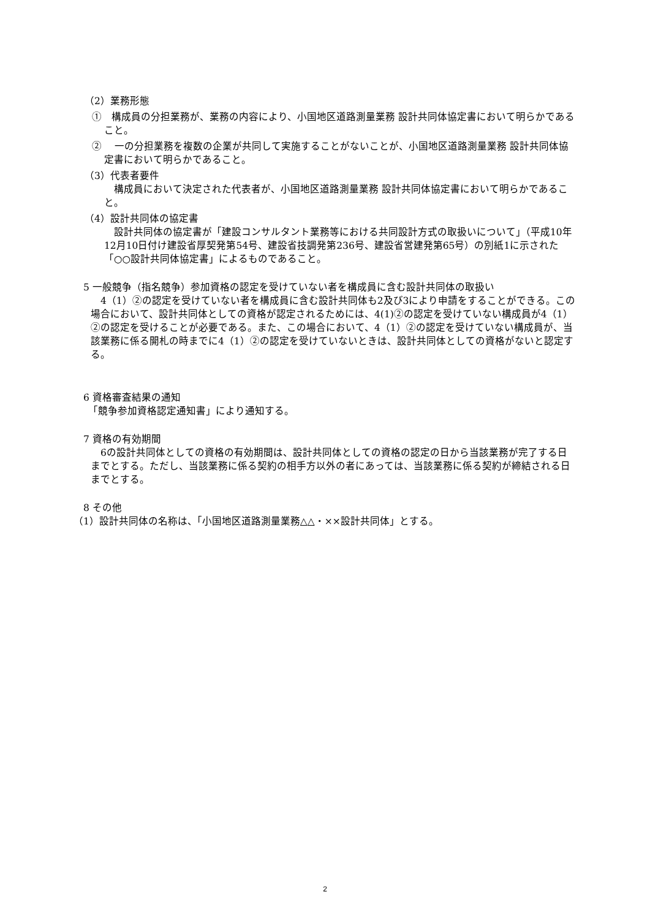（2）業務形態
①　構成員の分担業務が、業務の内容により、小国地区道路測量業務 設計共同体協定書において明らかであること。
②　 一の分担業務を複数の企業が共同して実施することがないことが、小国地区道路測量業務 設計共同体協定書において明らかであること。
（3）代表者要件
　構成員において決定された代表者が、小国地区道路測量業務 設計共同体協定書において明らかであること。
（4）設計共同体の協定書
　設計共同体の協定書が「建設コンサルタント業務等における共同設計方式の取扱いについて」（平成10年12月10日付け建設省厚契発第54号、建設省技調発第236号、建設省営建発第65号）の別紙1に示された「○○設計共同体協定書」によるものであること。
5 一般競争（指名競争）参加資格の認定を受けていない者を構成員に含む設計共同体の取扱い
　4（1）②の認定を受けていない者を構成員に含む設計共同体も2及び3により申請をすることができる。この場合において、設計共同体としての資格が認定されるためには、4(1)②の認定を受けていない構成員が4（1）②の認定を受けることが必要である。また、この場合において、4（1）②の認定を受けていない構成員が、当該業務に係る開札の時までに4（1）②の認定を受けていないときは、設計共同体としての資格がないと認定する。
6 資格審査結果の通知
　「競争参加資格認定通知書」により通知する。
7 資格の有効期間
　6の設計共同体としての資格の有効期間は、設計共同体としての資格の認定の日から当該業務が完了する日までとする。ただし、当該業務に係る契約の相手方以外の者にあっては、当該業務に係る契約が締結される日までとする。
8 その他
（1）設計共同体の名称は、「小国地区道路測量業務△△・××設計共同体」とする。
2